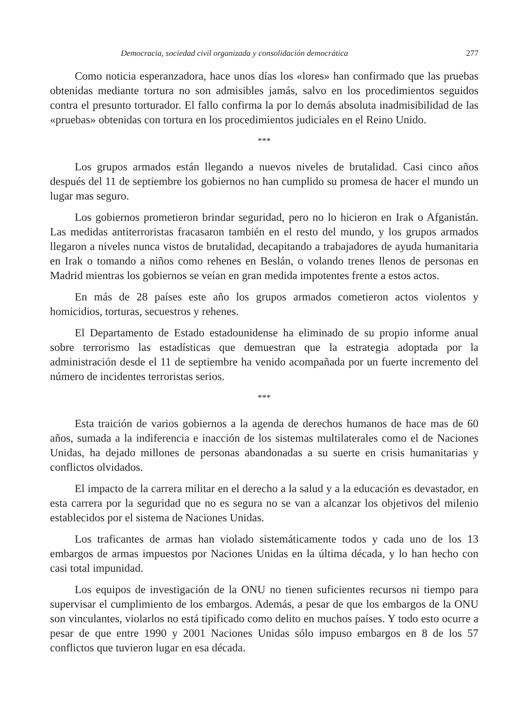Democracia, sociedad civil organizada y consolidación democrática 277
Como noticia esperanzadora, hace unos días los «lores» han confirmado que las pruebas obtenidas mediante tortura no son admisibles jamás, salvo en los procedimientos seguidos contra el presunto torturador. El fallo confirma la por lo demás absoluta inadmisibilidad de las «pruebas» obtenidas con tortura en los procedimientos judiciales en el Reino Unido.
***
Los grupos armados están llegando a nuevos niveles de brutalidad. Casi cinco años después del 11 de septiembre los gobiernos no han cumplido su promesa de hacer el mundo un lugar mas seguro.
Los gobiernos prometieron brindar seguridad, pero no lo hicieron en Irak o Afganistán. Las medidas antiterroristas fracasaron también en el resto del mundo, y los grupos armados llegaron a niveles nunca vistos de brutalidad, decapitando a trabajadores de ayuda humanitaria en Irak o tomando a niños como rehenes en Beslán, o volando trenes llenos de personas en Madrid mientras los gobiernos se veían en gran medida impotentes frente a estos actos.
En más de 28 países este año los grupos armados cometieron actos violentos y homicidios, torturas, secuestros y rehenes.
El Departamento de Estado estadounidense ha eliminado de su propio informe anual sobre terrorismo las estadísticas que demuestran que la estrategia adoptada por la administración desde el 11 de septiembre ha venido acompañada por un fuerte incremento del número de incidentes terroristas serios.
***
Esta traición de varios gobiernos a la agenda de derechos humanos de hace mas de 60 años, sumada a la indiferencia e inacción de los sistemas multilaterales como el de Naciones Unidas, ha dejado millones de personas abandonadas a su suerte en crisis humanitarias y conflictos olvidados.
El impacto de la carrera militar en el derecho a la salud y a la educación es devastador, en esta carrera por la seguridad que no es segura no se van a alcanzar los objetivos del milenio establecidos por el sistema de Naciones Unidas.
Los traficantes de armas han violado sistemáticamente todos y cada uno de los 13 embargos de armas impuestos por Naciones Unidas en la última década, y lo han hecho con casi total impunidad.
Los equipos de investigación de la ONU no tienen suficientes recursos ni tiempo para supervisar el cumplimiento de los embargos. Además, a pesar de que los embargos de la ONU son vinculantes, violarlos no está tipificado como delito en muchos países. Y todo esto ocurre a pesar de que entre 1990 y 2001 Naciones Unidas sólo impuso embargos en 8 de los 57 conflictos que tuvieron lugar en esa década.